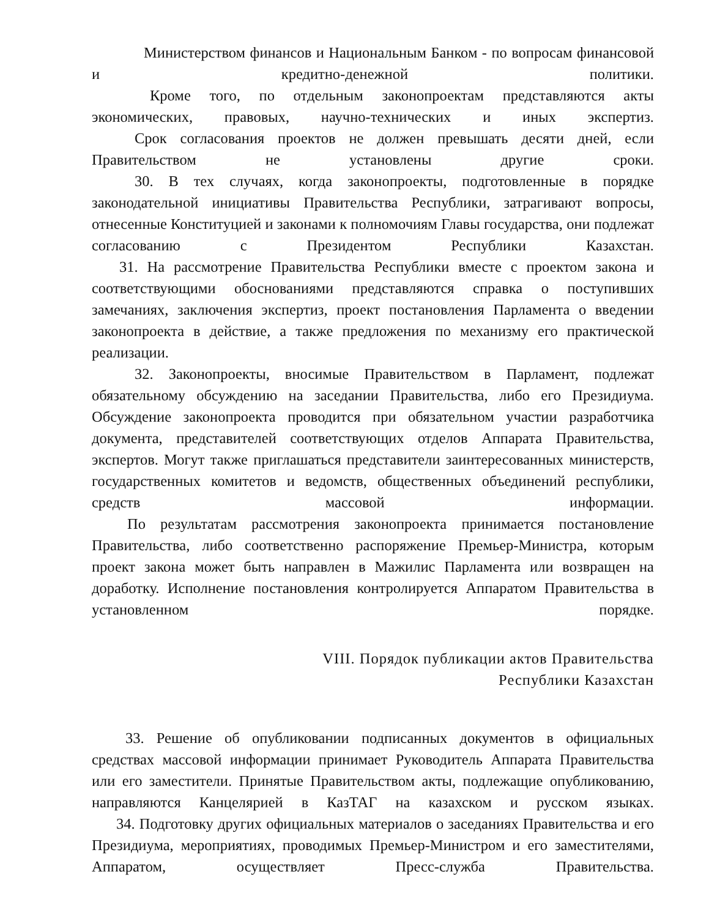Министерством финансов и Национальным Банком - по вопросам финансовой и кредитно-денежной политики.
Кроме того, по отдельным законопроектам представляются акты экономических, правовых, научно-технических и иных экспертиз.
Срок согласования проектов не должен превышать десяти дней, если Правительством не установлены другие сроки.
30. В тех случаях, когда законопроекты, подготовленные в порядке законодательной инициативы Правительства Республики, затрагивают вопросы, отнесенные Конституцией и законами к полномочиям Главы государства, они подлежат согласованию с Президентом Республики Казахстан.
31. На рассмотрение Правительства Республики вместе с проектом закона и соответствующими обоснованиями представляются справка о поступивших замечаниях, заключения экспертиз, проект постановления Парламента о введении законопроекта в действие, а также предложения по механизму его практической реализации.
32. Законопроекты, вносимые Правительством в Парламент, подлежат обязательному обсуждению на заседании Правительства, либо его Президиума. Обсуждение законопроекта проводится при обязательном участии разработчика документа, представителей соответствующих отделов Аппарата Правительства, экспертов. Могут также приглашаться представители заинтересованных министерств, государственных комитетов и ведомств, общественных объединений республики, средств массовой информации.
По результатам рассмотрения законопроекта принимается постановление Правительства, либо соответственно распоряжение Премьер-Министра, которым проект закона может быть направлен в Мажилис Парламента или возвращен на доработку. Исполнение постановления контролируется Аппаратом Правительства в установленном порядке.
VIII. Порядок публикации актов Правительства
Республики Казахстан
33. Решение об опубликовании подписанных документов в официальных средствах массовой информации принимает Руководитель Аппарата Правительства или его заместители. Принятые Правительством акты, подлежащие опубликованию, направляются Канцелярией в КазТАГ на казахском и русском языках.
34. Подготовку других официальных материалов о заседаниях Правительства и его Президиума, мероприятиях, проводимых Премьер-Министром и его заместителями, Аппаратом, осуществляет Пресс-служба Правительства.